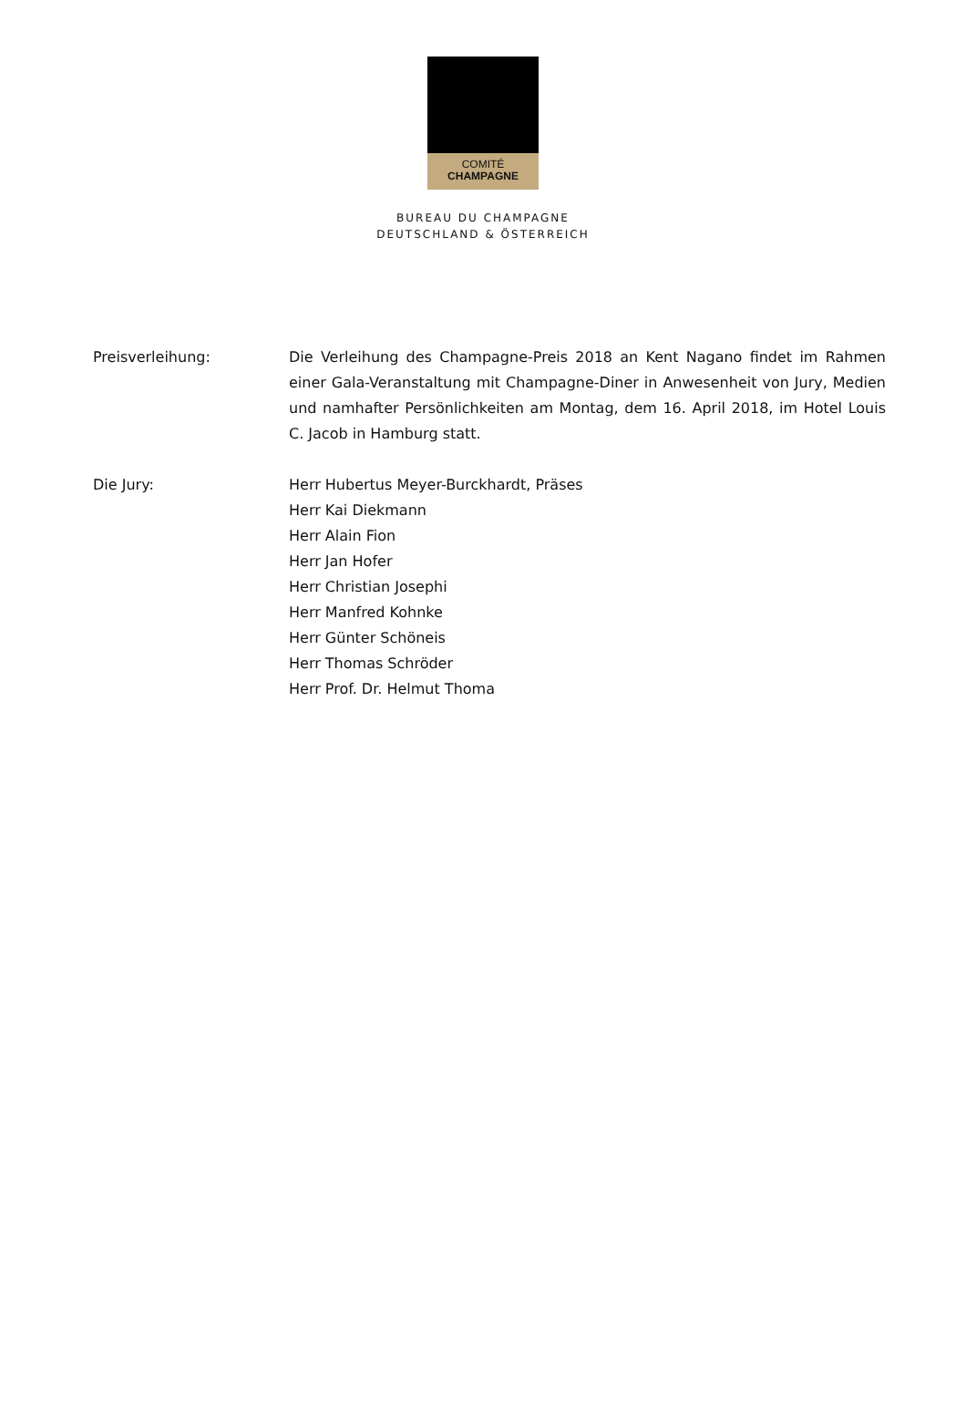COMITÉ
CHAMPAGNE
BUREAU DU CHAMPAGNE
DEUTSCHLAND & ÖSTERREICH
Preisverleihung: Die Verleihung des Champagne-Preis 2018 an Kent Nagano findet im Rahmen einer Gala-Veranstaltung mit Champagne-Diner in Anwesenheit von Jury, Medien und namhafter Persönlichkeiten am Montag, dem 16. April 2018, im Hotel Louis C. Jacob in Hamburg statt.
Die Jury: Herr Hubertus Meyer-Burckhardt, Präses
Herr Kai Diekmann
Herr Alain Fion
Herr Jan Hofer
Herr Christian Josephi
Herr Manfred Kohnke
Herr Günter Schöneis
Herr Thomas Schröder
Herr Prof. Dr. Helmut Thoma